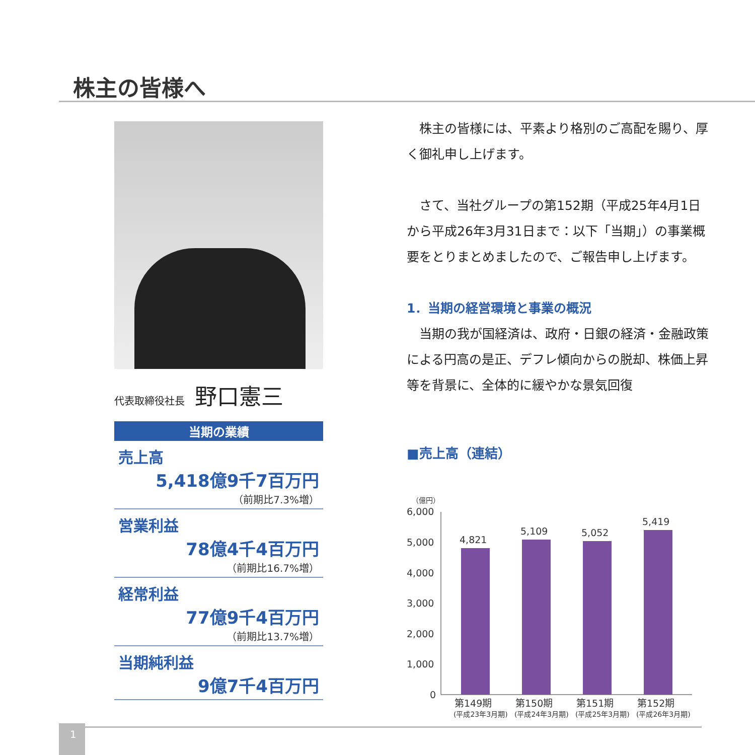株主の皆様へ
代表取締役社長 野口憲三
当期の業績
売上高
5,418億9千7百万円
（前期比7.3%増）
営業利益
78億4千4百万円
（前期比16.7%増）
経常利益
77億9千4百万円
（前期比13.7%増）
当期純利益
9億7千4百万円
　株主の皆様には、平素より格別のご高配を賜り、厚く御礼申し上げます。
　さて、当社グループの第152期（平成25年4月1日から平成26年3月31日まで：以下「当期」）の事業概要をとりまとめましたので、ご報告申し上げます。
1．当期の経営環境と事業の概況
　当期の我が国経済は、政府・日銀の経済・金融政策による円高の是正、デフレ傾向からの脱却、株価上昇等を背景に、全体的に緩やかな景気回復
■売上高（連結）
（億円）
6,000
5,000
4,000
3,000
2,000
1,000
0
4,821
5,109
5,052
5,419
第149期
第150期
第151期
第152期
(平成23年3月期)
(平成24年3月期)
(平成25年3月期)
(平成26年3月期)
1